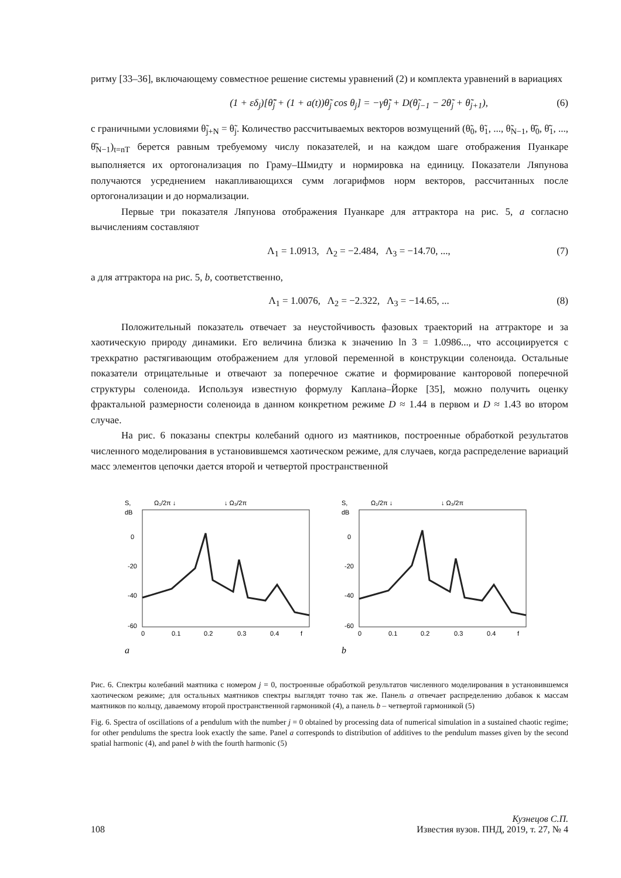ритму [33–36], включающему совместное решение системы уравнений (2) и комплекта уравнений в вариациях
(1 + εδ<sub>j</sub>)[θ̃̈<sub>j</sub> + (1 + a(t))θ̃<sub>j</sub> cos θ<sub>j</sub>] = −γθ̃̇<sub>j</sub> + D(θ̃<sub>j−1</sub> − 2θ̃<sub>j</sub> + θ̃<sub>j+1</sub>), (6)
с граничными условиями θ̃<sub>j+N</sub> = θ̃<sub>j</sub>. Количество рассчитываемых векторов возмущений (θ̃<sub>0</sub>, θ̃<sub>1</sub>, ..., θ̃<sub>N−1</sub>, θ̃̇<sub>0</sub>, θ̃̇<sub>1</sub>, ..., θ̃̇<sub>N−1</sub>)<sub>t=nT</sub> берется равным требуемому числу показателей, и на каждом шаге отображения Пуанкаре выполняется их ортогонализация по Граму–Шмидту и нормировка на единицу. Показатели Ляпунова получаются усреднением накапливающихся сумм логарифмов норм векторов, рассчитанных после ортогонализации и до нормализации.
Первые три показателя Ляпунова отображения Пуанкаре для аттрактора на рис. 5, a согласно вычислениям составляют
Λ<sub>1</sub> = 1.0913, Λ<sub>2</sub> = −2.484, Λ<sub>3</sub> = −14.70, ..., (7)
а для аттрактора на рис. 5, b, соответственно,
Λ<sub>1</sub> = 1.0076, Λ<sub>2</sub> = −2.322, Λ<sub>3</sub> = −14.65, ... (8)
Положительный показатель отвечает за неустойчивость фазовых траекторий на аттракторе и за хаотическую природу динамики. Его величина близка к значению ln 3 = 1.0986..., что ассоциируется с трехкратно растягивающим отображением для угловой переменной в конструкции соленоида. Остальные показатели отрицательные и отвечают за поперечное сжатие и формирование канторовой поперечной структуры соленоида. Используя известную формулу Каплана–Йорке [35], можно получить оценку фрактальной размерности соленоида в данном конкретном режиме D ≈ 1.44 в первом и D ≈ 1.43 во втором случае.
На рис. 6 показаны спектры колебаний одного из маятников, построенные обработкой результатов численного моделирования в установившемся хаотическом режиме, для случаев, когда распределение вариаций масс элементов цепочки дается второй и четвертой пространственной
S,
dB
Ω₁/2π ↓
↓ Ω₃/2π
0
-20
-40
-60
0
0.1
0.2
0.3
0.4
f
a
S,
dB
Ω₁/2π ↓
↓ Ω₃/2π
0
-20
-40
-60
0
0.1
0.2
0.3
0.4
f
b
Рис. 6. Спектры колебаний маятника с номером j = 0, построенные обработкой результатов численного моделирования в установившемся хаотическом режиме; для остальных маятников спектры выглядят точно так же. Панель a отвечает распределению добавок к массам маятников по кольцу, даваемому второй пространственной гармоникой (4), а панель b – четвертой гармоникой (5)
Fig. 6. Spectra of oscillations of a pendulum with the number j = 0 obtained by processing data of numerical simulation in a sustained chaotic regime; for other pendulums the spectra look exactly the same. Panel a corresponds to distribution of additives to the pendulum masses given by the second spatial harmonic (4), and panel b with the fourth harmonic (5)
108 Кузнецов С.П.
Известия вузов. ПНД, 2019, т. 27, № 4